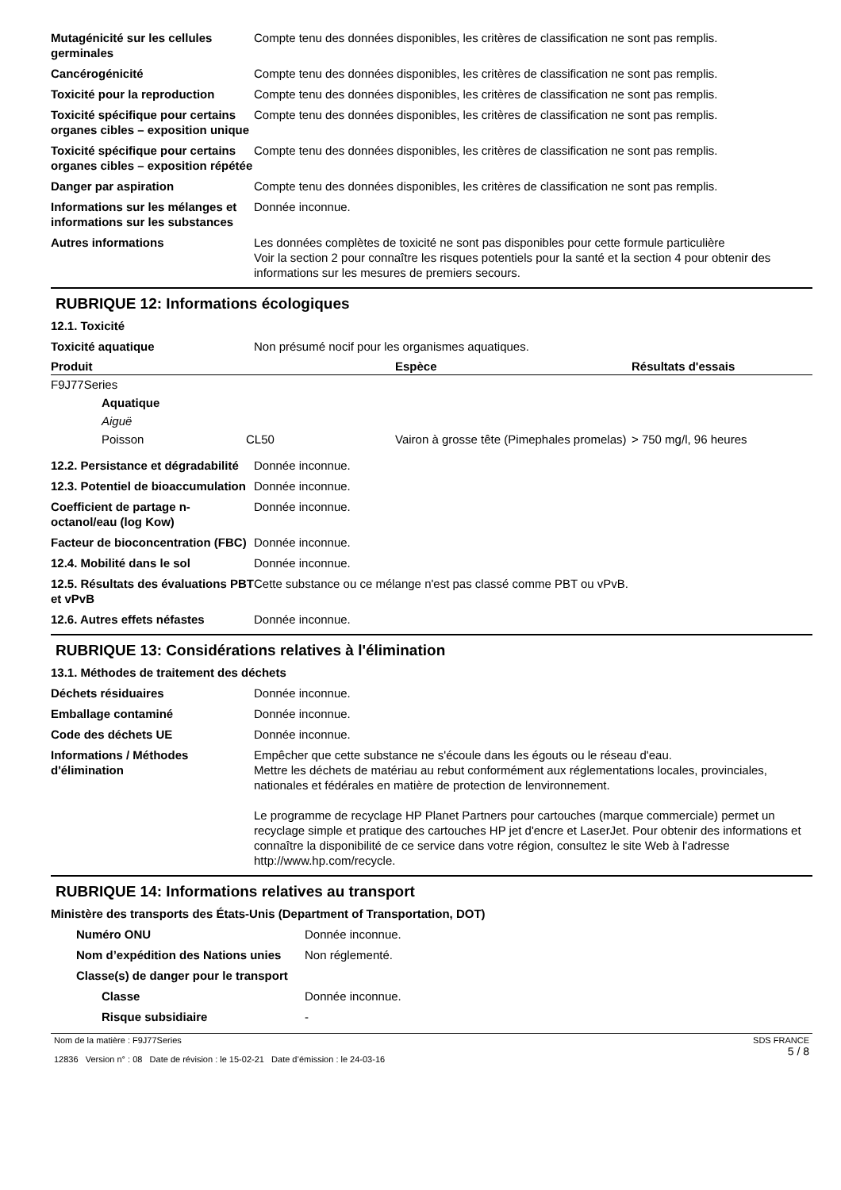| Mutagénicité sur les cellules germinales | Compte tenu des données disponibles, les critères de classification ne sont pas remplis. |
| Cancérogénicité | Compte tenu des données disponibles, les critères de classification ne sont pas remplis. |
| Toxicité pour la reproduction | Compte tenu des données disponibles, les critères de classification ne sont pas remplis. |
| Toxicité spécifique pour certains organes cibles – exposition unique | Compte tenu des données disponibles, les critères de classification ne sont pas remplis. |
| Toxicité spécifique pour certains organes cibles – exposition répétée | Compte tenu des données disponibles, les critères de classification ne sont pas remplis. |
| Danger par aspiration | Compte tenu des données disponibles, les critères de classification ne sont pas remplis. |
| Informations sur les mélanges et informations sur les substances | Donnée inconnue. |
| Autres informations | Les données complètes de toxicité ne sont pas disponibles pour cette formule particulière Voir la section 2 pour connaître les risques potentiels pour la santé et la section 4 pour obtenir des informations sur les mesures de premiers secours. |
RUBRIQUE 12: Informations écologiques
12.1. Toxicité
| Toxicité aquatique | Non présumé nocif pour les organismes aquatiques. |
| Produit | | | Espèce | Résultats d'essais |
| --- | --- | --- | --- | --- |
| F9J77Series | | | | |
| | Aquatique | | | |
| | Aiguë | | | |
| | Poisson | CL50 | Vairon à grosse tête (Pimephales promelas) | > 750 mg/l, 96 heures |
| 12.2. Persistance et dégradabilité | Donnée inconnue. |
| 12.3. Potentiel de bioaccumulation | Donnée inconnue. |
| Coefficient de partage n-octanol/eau (log Kow) | Donnée inconnue. |
| Facteur de bioconcentration (FBC) | Donnée inconnue. |
| 12.4. Mobilité dans le sol | Donnée inconnue. |
| 12.5. Résultats des évaluations PBT et vPvB | Cette substance ou ce mélange n'est pas classé comme PBT ou vPvB. |
| 12.6. Autres effets néfastes | Donnée inconnue. |
RUBRIQUE 13: Considérations relatives à l'élimination
13.1. Méthodes de traitement des déchets
| Déchets résiduaires | Donnée inconnue. |
| Emballage contaminé | Donnée inconnue. |
| Code des déchets UE | Donnée inconnue. |
| Informations / Méthodes d'élimination | Empêcher que cette substance ne s'écoule dans les égouts ou le réseau d'eau. Mettre les déchets de matériau au rebut conformément aux réglementations locales, provinciales, nationales et fédérales en matière de protection de lenvironnement. Le programme de recyclage HP Planet Partners pour cartouches (marque commerciale) permet un recyclage simple et pratique des cartouches HP jet d'encre et LaserJet. Pour obtenir des informations et connaître la disponibilité de ce service dans votre région, consultez le site Web à l'adresse http://www.hp.com/recycle. |
RUBRIQUE 14: Informations relatives au transport
Ministère des transports des États-Unis (Department of Transportation, DOT)
| Numéro ONU | Donnée inconnue. |
| Nom d’expédition des Nations unies | Non réglementé. |
| Classe(s) de danger pour le transport | |
| Classe | Donnée inconnue. |
| Risque subsidiaire | - |
Nom de la matière : F9J77Series
12836 Version n° : 08 Date de révision : le 15-02-21 Date d’émission : le 24-03-16
SDS FRANCE
5 / 8